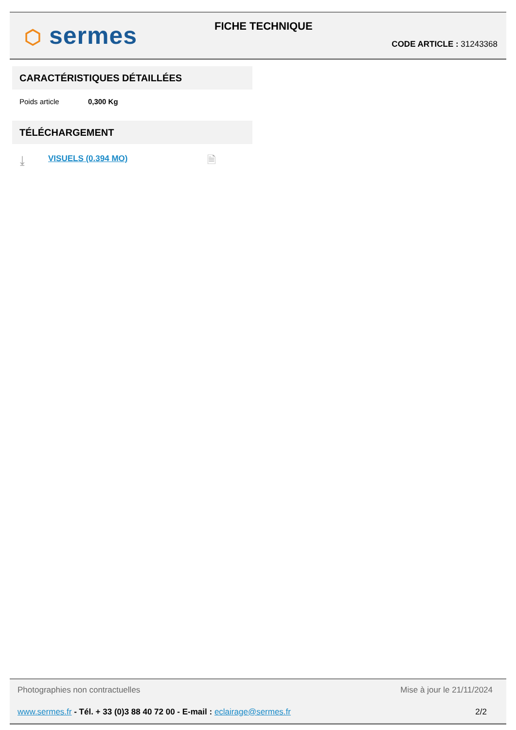⬡ sermes FICHE TECHNIQUE
CODE ARTICLE : 31243368
CARACTÉRISTIQUES DÉTAILLÉES
Poids article 0,300 Kg
TÉLÉCHARGEMENT
⤓ VISUELS (0.394 MO) 🗎
Photographies non contractuelles
Mise à jour le 21/11/2024
www.sermes.fr - Tél. + 33 (0)3 88 40 72 00 - E-mail : eclairage@sermes.fr
2/2